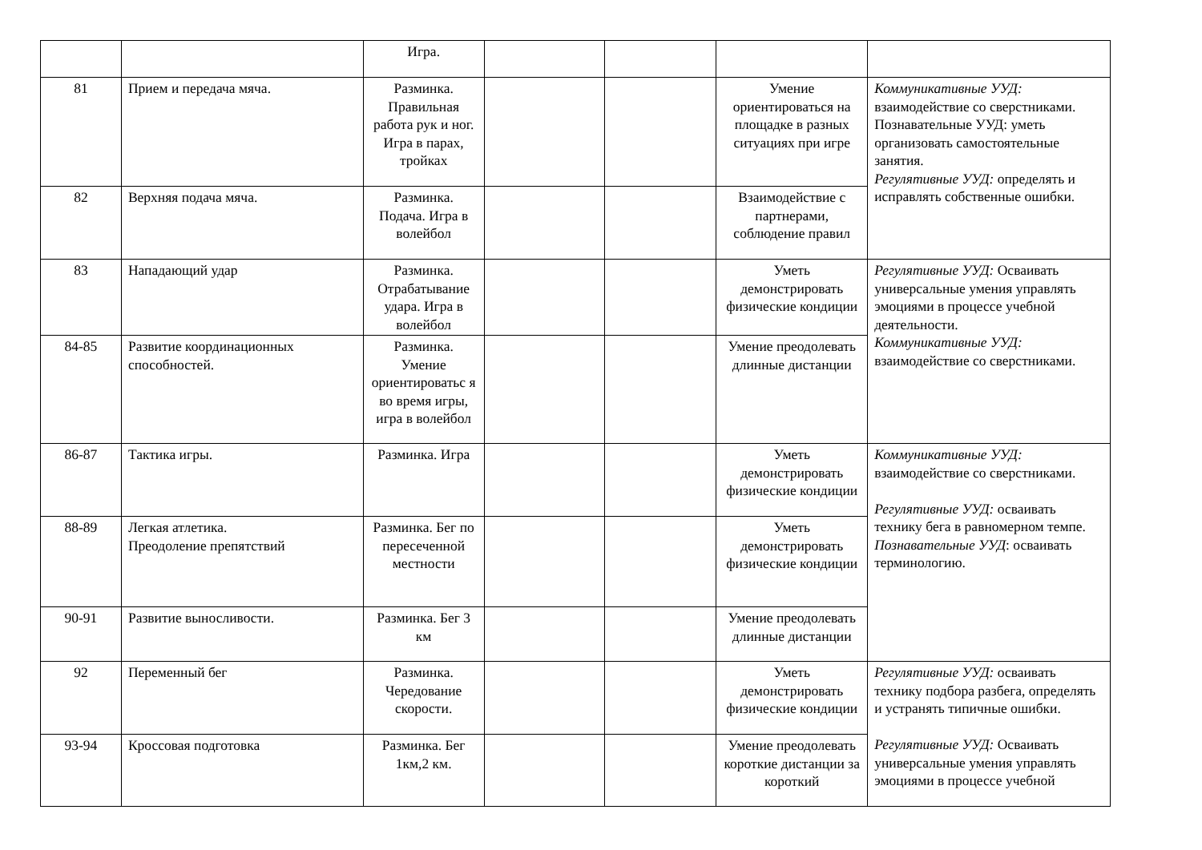| | | Игра. | | | | |
| 81 | Прием и передача мяча. | Разминка. Правильная работа рук и ног. Игра в парах, тройках | | | Умение ориентироваться на площадке в разных ситуациях при игре | Коммуникативные УУД: взаимодействие со сверстниками. Познавательные УУД: уметь организовать самостоятельные занятия. Регулятивные УУД: определять и исправлять собственные ошибки. |
| 82 | Верхняя подача мяча. | Разминка. Подача. Игра в волейбол | | | Взаимодействие с партнерами, соблюдение правил | |
| 83 | Нападающий удар | Разминка. Отрабатывание удара. Игра в волейбол | | | Уметь демонстрировать физические кондиции | Регулятивные УУД: Осваивать универсальные умения управлять эмоциями в процессе учебной деятельности. Коммуникативные УУД: взаимодействие со сверстниками. |
| 84-85 | Развитие координационных способностей. | Разминка. Умение ориентироватьс я во время игры, игра в волейбол | | | Умение преодолевать длинные дистанции | |
| 86-87 | Тактика игры. | Разминка. Игра | | | Уметь демонстрировать физические кондиции | Коммуникативные УУД: взаимодействие со сверстниками. Регулятивные УУД: осваивать технику бега в равномерном темпе. Познавательные УУД : осваивать терминологию. |
| 88-89 | Легкая атлетика. Преодоление препятствий | Разминка. Бег по пересеченной местности | | | Уметь демонстрировать физические кондиции | |
| 90-91 | Развитие выносливости. | Разминка. Бег 3 км | | | Умение преодолевать длинные дистанции | |
| 92 | Переменный бег | Разминка. Чередование скорости. | | | Уметь демонстрировать физические кондиции | Регулятивные УУД: осваивать технику подбора разбега, определять и устранять типичные ошибки. Регулятивные УУД: Осваивать универсальные умения управлять эмоциями в процессе учебной |
| 93-94 | Кроссовая подготовка | Разминка. Бег 1км,2 км. | | | Умение преодолевать короткие дистанции за короткий | |